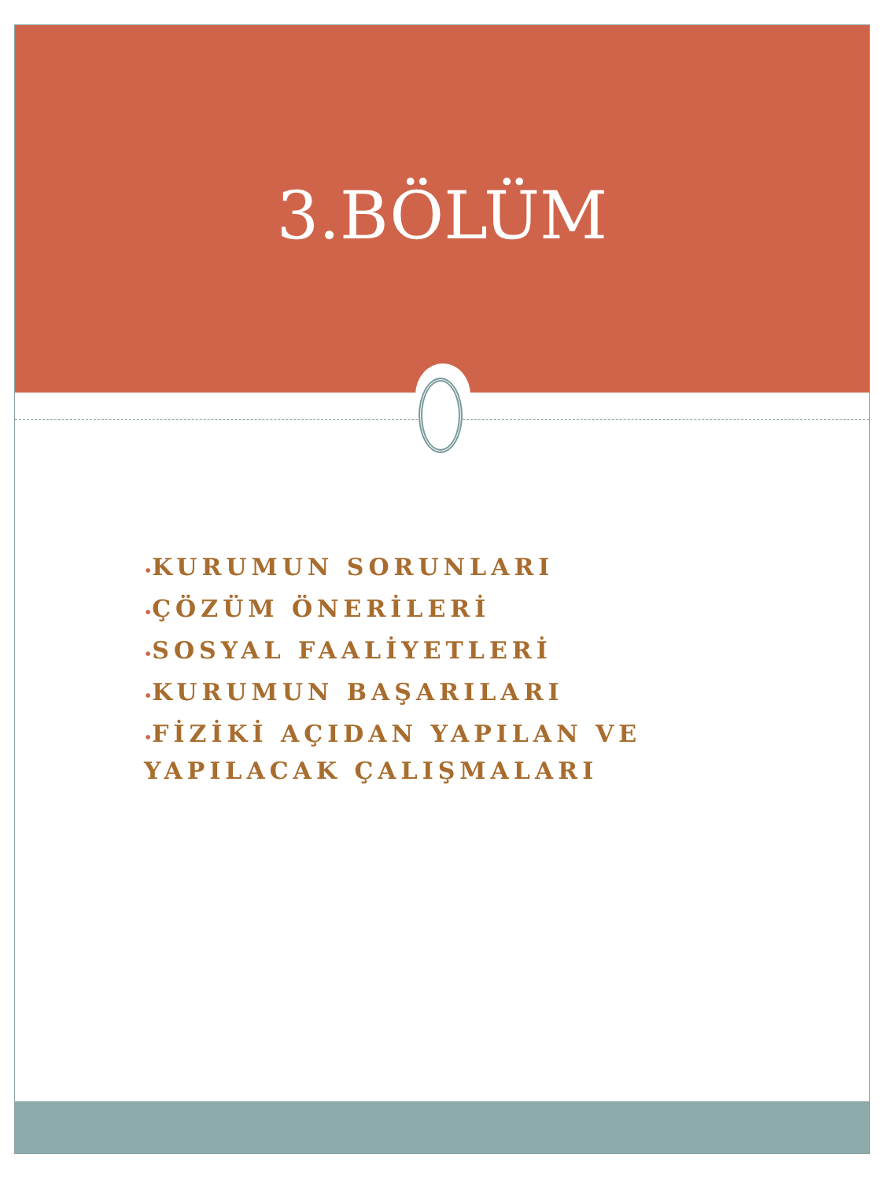3.BÖLÜM
•KURUMUN SORUNLARI
•ÇÖZÜM ÖNERİLERİ
•SOSYAL FAALİYETLERİ
•KURUMUN BAŞARILARI
•FİZİKİ AÇIDAN YAPILAN VE YAPILACAK ÇALIŞMALARI